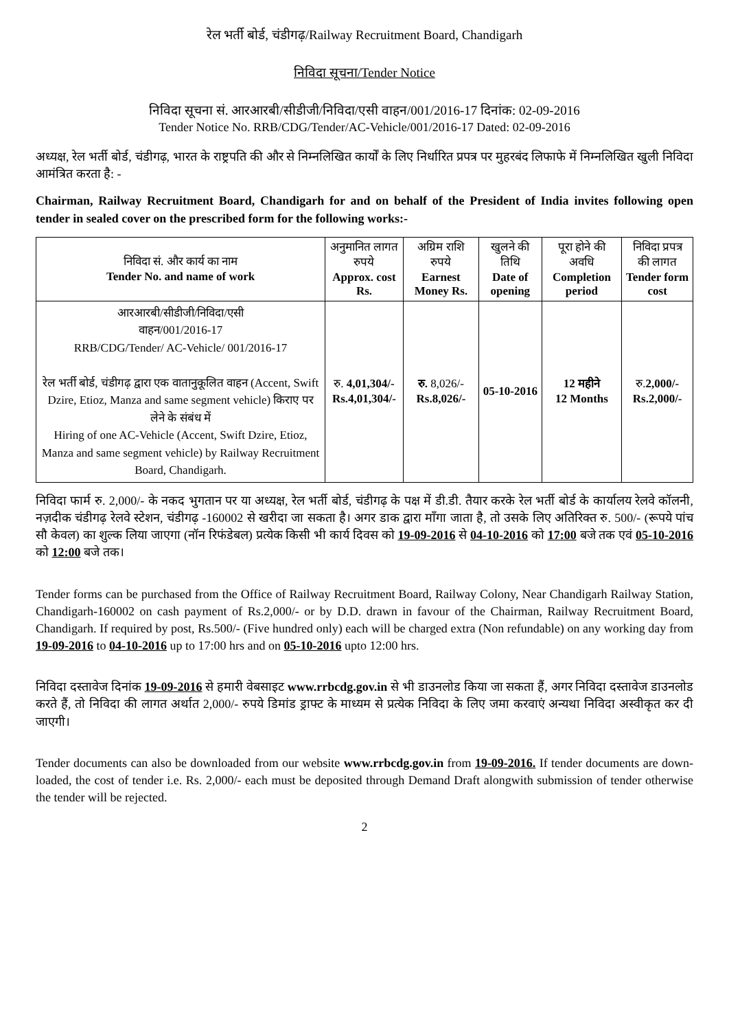रेल भर्ती बोर्ड, चंडीगढ़/Railway Recruitment Board, Chandigarh
निविदा सूचना/Tender Notice
निविदा सूचना सं. आरआरबी/सीडीजी/निविदा/एसी वाहन/001/2016-17 दिनांक: 02-09-2016
Tender Notice No. RRB/CDG/Tender/AC-Vehicle/001/2016-17 Dated: 02-09-2016
अध्यक्ष, रेल भर्ती बोर्ड, चंडीगढ़, भारत के राष्ट्रपति की और से निम्नलिखित कार्यों के लिए निर्धारित प्रपत्र पर मुहरबंद लिफाफे में निम्नलिखित खुली निविदा आमंत्रित करता है: -
Chairman, Railway Recruitment Board, Chandigarh for and on behalf of the President of India invites following open tender in sealed cover on the prescribed form for the following works:-
| निविदा सं. और कार्य का नाम Tender No. and name of work | अनुमानित लागत रुपये Approx. cost Rs. | अग्रिम राशि रुपये Earnest Money Rs. | खुलने की तिथि Date of opening | पूरा होने की अवधि Completion period | निविदा प्रपत्र की लागत Tender form cost |
| --- | --- | --- | --- | --- | --- |
| आरआरबी/सीडीजी/निविदा/एसी वाहन/001/2016-17 RRB/CDG/Tender/ AC-Vehicle/ 001/2016-17 रेल भर्ती बोर्ड, चंडीगढ़ द्वारा एक वातानुकूलित वाहन (Accent, Swift Dzire, Etioz, Manza and same segment vehicle) किराए पर लेने के संबंध में Hiring of one AC-Vehicle (Accent, Swift Dzire, Etioz, Manza and same segment vehicle) by Railway Recruitment Board, Chandigarh. | रु. 4,01,304/- Rs.4,01,304/- | रु. 8,026/- Rs.8,026/- | 05-10-2016 | 12 महीने 12 Months | रु. 2,000/- Rs.2,000/- |
निविदा फार्म रु. 2,000/- के नकद भुगतान पर या अध्यक्ष, रेल भर्ती बोर्ड, चंडीगढ़ के पक्ष में डी.डी. तैयार करके रेल भर्ती बोर्ड के कार्यालय रेलवे कॉलनी, नज़दीक चंडीगढ़ रेलवे स्टेशन, चंडीगढ़ -160002 से खरीदा जा सकता है। अगर डाक द्वारा माँगा जाता है, तो उसके लिए अतिरिक्त रु. 500/- (रूपये पांच सौ केवल) का शुल्क लिया जाएगा (नॉन रिफंडेबल) प्रत्येक किसी भी कार्य दिवस को 19-09-2016 से 04-10-2016 को 17:00 बजे तक एवं 05-10-2016 को 12:00 बजे तक।
Tender forms can be purchased from the Office of Railway Recruitment Board, Railway Colony, Near Chandigarh Railway Station, Chandigarh-160002 on cash payment of Rs.2,000/- or by D.D. drawn in favour of the Chairman, Railway Recruitment Board, Chandigarh. If required by post, Rs.500/- (Five hundred only) each will be charged extra (Non refundable) on any working day from 19-09-2016 to 04-10-2016 up to 17:00 hrs and on 05-10-2016 upto 12:00 hrs.
निविदा दस्तावेज दिनांक 19-09-2016 से हमारी वेबसाइट www.rrbcdg.gov.in से भी डाउनलोड किया जा सकता हैं, अगर निविदा दस्तावेज डाउनलोड करते हैं, तो निविदा की लागत अर्थात 2,000/- रुपये डिमांड ड्राफ्ट के माध्यम से प्रत्येक निविदा के लिए जमा करवाएं अन्यथा निविदा अस्वीकृत कर दी जाएगी।
Tender documents can also be downloaded from our website www.rrbcdg.gov.in from 19-09-2016. If tender documents are down-loaded, the cost of tender i.e. Rs. 2,000/- each must be deposited through Demand Draft alongwith submission of tender otherwise the tender will be rejected.
2